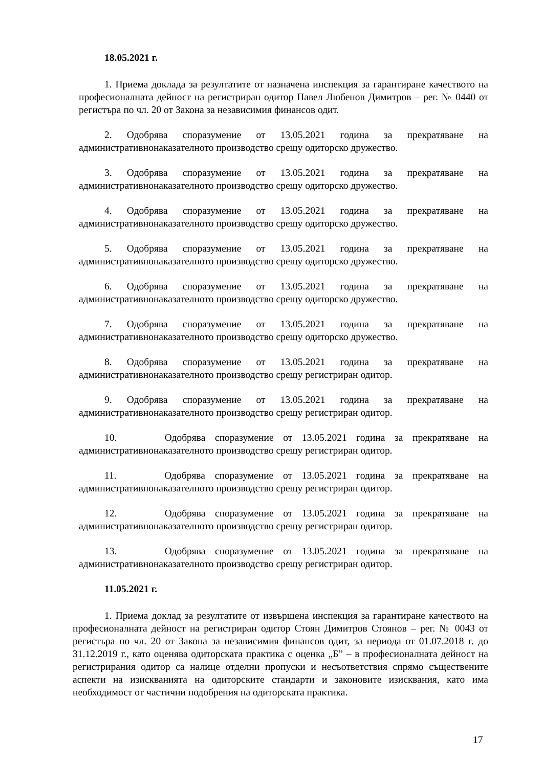18.05.2021 г.
1. Приема доклада за резултатите от назначена инспекция за гарантиране качеството на професионалната дейност на регистриран одитор Павел Любенов Димитров – рег. № 0440 от регистъра по чл. 20 от Закона за независимия финансов одит.
2. Одобрява споразумение от 13.05.2021 година за прекратяване на административнонаказателното производство срещу одиторско дружество.
3. Одобрява споразумение от 13.05.2021 година за прекратяване на административнонаказателното производство срещу одиторско дружество.
4. Одобрява споразумение от 13.05.2021 година за прекратяване на административнонаказателното производство срещу одиторско дружество.
5. Одобрява споразумение от 13.05.2021 година за прекратяване на административнонаказателното производство срещу одиторско дружество.
6. Одобрява споразумение от 13.05.2021 година за прекратяване на административнонаказателното производство срещу одиторско дружество.
7. Одобрява споразумение от 13.05.2021 година за прекратяване на административнонаказателното производство срещу одиторско дружество.
8. Одобрява споразумение от 13.05.2021 година за прекратяване на административнонаказателното производство срещу регистриран одитор.
9. Одобрява споразумение от 13.05.2021 година за прекратяване на административнонаказателното производство срещу регистриран одитор.
10. Одобрява споразумение от 13.05.2021 година за прекратяване на административнонаказателното производство срещу регистриран одитор.
11. Одобрява споразумение от 13.05.2021 година за прекратяване на административнонаказателното производство срещу регистриран одитор.
12. Одобрява споразумение от 13.05.2021 година за прекратяване на административнонаказателното производство срещу регистриран одитор.
13. Одобрява споразумение от 13.05.2021 година за прекратяване на административнонаказателното производство срещу регистриран одитор.
11.05.2021 г.
1. Приема доклад за резултатите от извършена инспекция за гарантиране качеството на професионалната дейност на регистриран одитор Стоян Димитров Стоянов – рег. № 0043 от регистъра по чл. 20 от Закона за независимия финансов одит, за периода от 01.07.2018 г. до 31.12.2019 г., като оценява одиторската практика с оценка „Б” – в професионалната дейност на регистрирания одитор са налице отделни пропуски и несъответствия спрямо съществените аспекти на изискванията на одиторските стандарти и законовите изисквания, като има необходимост от частични подобрения на одиторската практика.
17